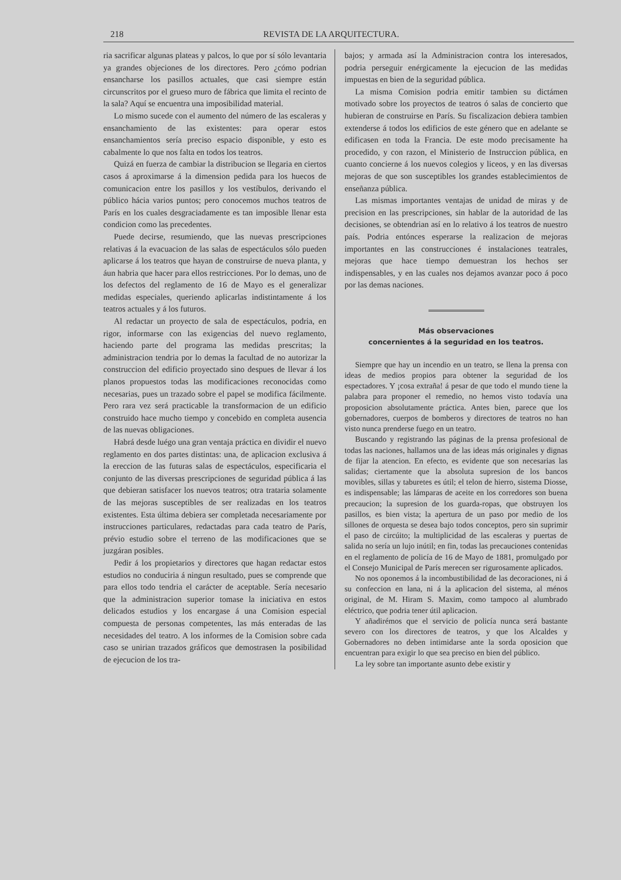218 REVISTA DE LA ARQUITECTURA.
ria sacrificar algunas plateas y palcos, lo que por sí sólo levantaria ya grandes objeciones de los directores. Pero ¿cómo podrian ensancharse los pasillos actuales, que casi siempre están circunscritos por el grueso muro de fábrica que limita el recinto de la sala? Aquí se encuentra una imposibilidad material.
Lo mismo sucede con el aumento del número de las escaleras y ensanchamiento de las existentes: para operar estos ensanchamientos sería preciso espacio disponible, y esto es cabalmente lo que nos falta en todos los teatros.
Quizá en fuerza de cambiar la distribucion se llegaria en ciertos casos á aproximarse á la dimension pedida para los huecos de comunicacion entre los pasillos y los vestíbulos, derivando el público hácia varios puntos; pero conocemos muchos teatros de París en los cuales desgraciadamente es tan imposible llenar esta condicion como las precedentes.
Puede decirse, resumiendo, que las nuevas prescripciones relativas á la evacuacion de las salas de espectáculos sólo pueden aplicarse á los teatros que hayan de construirse de nueva planta, y áun habria que hacer para ellos restricciones. Por lo demas, uno de los defectos del reglamento de 16 de Mayo es el generalizar medidas especiales, queriendo aplicarlas indistintamente á los teatros actuales y á los futuros.
Al redactar un proyecto de sala de espectáculos, podria, en rigor, informarse con las exigencias del nuevo reglamento, haciendo parte del programa las medidas prescritas; la administracion tendria por lo demas la facultad de no autorizar la construccion del edificio proyectado sino despues de llevar á los planos propuestos todas las modificaciones reconocidas como necesarias, pues un trazado sobre el papel se modifica fácilmente. Pero rara vez será practicable la transformacion de un edificio construido hace mucho tiempo y concebido en completa ausencia de las nuevas obligaciones.
Habrá desde luégo una gran ventaja práctica en dividir el nuevo reglamento en dos partes distintas: una, de aplicacion exclusiva á la ereccion de las futuras salas de espectáculos, especificaria el conjunto de las diversas prescripciones de seguridad pública á las que debieran satisfacer los nuevos teatros; otra trataria solamente de las mejoras susceptibles de ser realizadas en los teatros existentes. Esta última debiera ser completada necesariamente por instrucciones particulares, redactadas para cada teatro de París, prévio estudio sobre el terreno de las modificaciones que se juzgáran posibles.
Pedir á los propietarios y directores que hagan redactar estos estudios no conduciria á ningun resultado, pues se comprende que para ellos todo tendria el carácter de aceptable. Sería necesario que la administracion superior tomase la iniciativa en estos delicados estudios y los encargase á una Comision especial compuesta de personas competentes, las más enteradas de las necesidades del teatro. A los informes de la Comision sobre cada caso se unirian trazados gráficos que demostrasen la posibilidad de ejecucion de los tra-
bajos; y armada así la Administracion contra los interesados, podria perseguir enérgicamente la ejecucion de las medidas impuestas en bien de la seguridad pública.
La misma Comision podria emitir tambien su dictámen motivado sobre los proyectos de teatros ó salas de concierto que hubieran de construirse en París. Su fiscalizacion debiera tambien extenderse á todos los edificios de este género que en adelante se edificasen en toda la Francia. De este modo precisamente ha procedido, y con razon, el Ministerio de Instruccion pública, en cuanto concierne á los nuevos colegios y liceos, y en las diversas mejoras de que son susceptibles los grandes establecimientos de enseñanza pública.
Las mismas importantes ventajas de unidad de miras y de precision en las prescripciones, sin hablar de la autoridad de las decisiones, se obtendrian así en lo relativo á los teatros de nuestro país. Podria entónces esperarse la realizacion de mejoras importantes en las construcciones é instalaciones teatrales, mejoras que hace tiempo demuestran los hechos ser indispensables, y en las cuales nos dejamos avanzar poco á poco por las demas naciones.
Más observaciones
concernientes á la seguridad en los teatros.
Siempre que hay un incendio en un teatro, se llena la prensa con ideas de medios propios para obtener la seguridad de los espectadores. Y ¡cosa extraña! á pesar de que todo el mundo tiene la palabra para proponer el remedio, no hemos visto todavía una proposicion absolutamente práctica. Antes bien, parece que los gobernadores, cuerpos de bomberos y directores de teatros no han visto nunca prenderse fuego en un teatro.
Buscando y registrando las páginas de la prensa profesional de todas las naciones, hallamos una de las ideas más originales y dignas de fijar la atencion. En efecto, es evidente que son necesarias las salidas; ciertamente que la absoluta supresion de los bancos movibles, sillas y taburetes es útil; el telon de hierro, sistema Diosse, es indispensable; las lámparas de aceite en los corredores son buena precaucion; la supresion de los guarda-ropas, que obstruyen los pasillos, es bien vista; la apertura de un paso por medio de los sillones de orquesta se desea bajo todos conceptos, pero sin suprimir el paso de circúito; la multiplicidad de las escaleras y puertas de salida no sería un lujo inútil; en fin, todas las precauciones contenidas en el reglamento de policía de 16 de Mayo de 1881, promulgado por el Consejo Municipal de París merecen ser rigurosamente aplicados.
No nos oponemos á la incombustibilidad de las decoraciones, ni á su confeccion en lana, ni á la aplicacion del sistema, al ménos original, de M. Hiram S. Maxim, como tampoco al alumbrado eléctrico, que podria tener útil aplicacion.
Y añadirémos que el servicio de policía nunca será bastante severo con los directores de teatros, y que los Alcaldes y Gobernadores no deben intimidarse ante la sorda oposicion que encuentran para exigir lo que sea preciso en bien del público.
La ley sobre tan importante asunto debe existir y